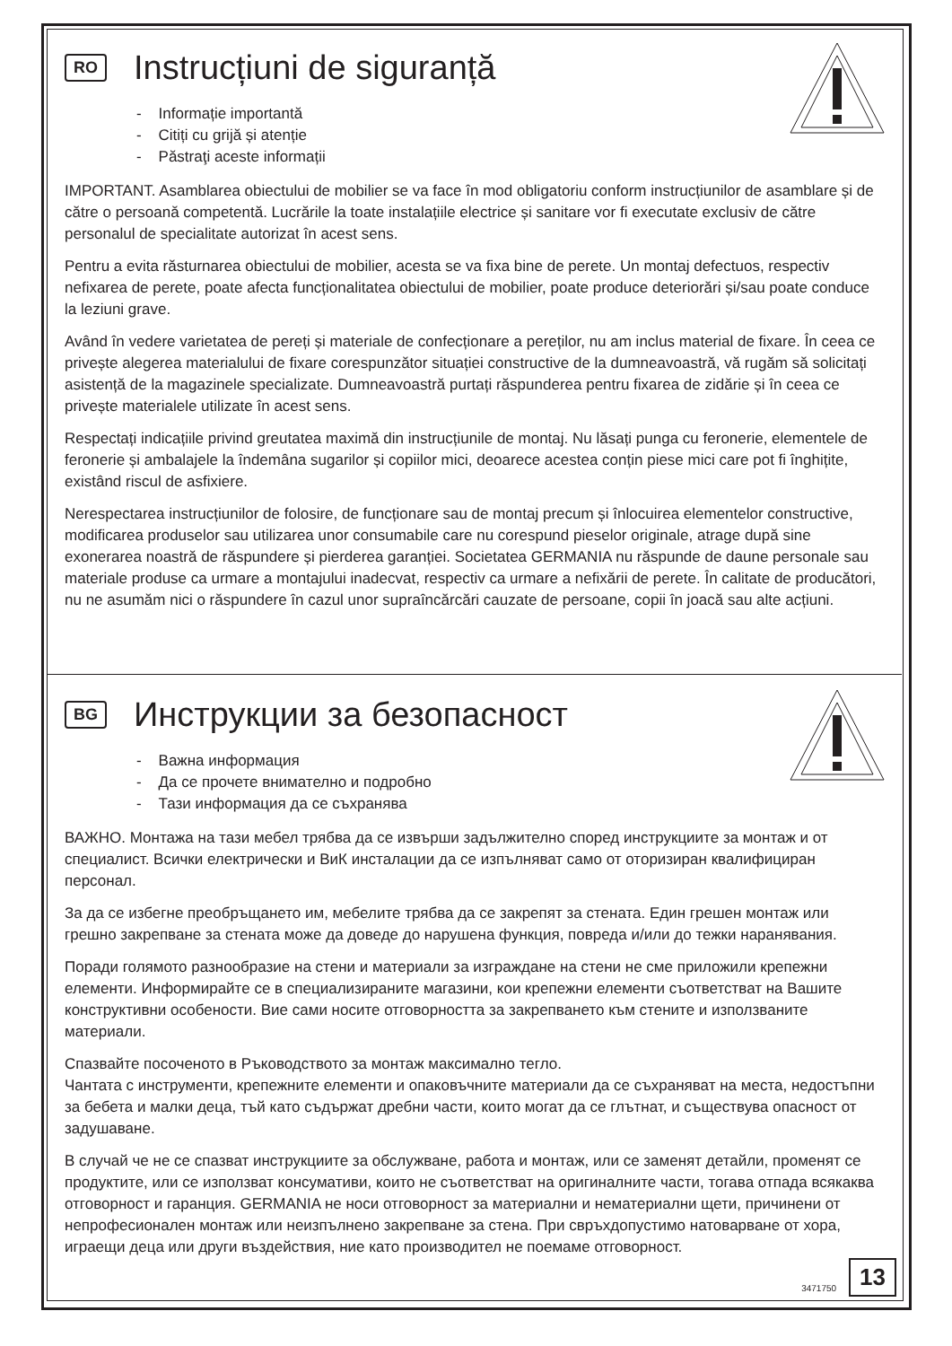RO Instrucțiuni de siguranță
- Informație importantă
- Citiți cu grijă și atenție
- Păstraţi aceste informații
IMPORTANT. Asamblarea obiectului de mobilier se va face în mod obligatoriu conform instrucțiunilor de asamblare și de către o persoană competentă. Lucrările la toate instalațiile electrice și sanitare vor fi executate exclusiv de către personalul de specialitate autorizat în acest sens.
Pentru a evita răsturnarea obiectului de mobilier, acesta se va fixa bine de perete. Un montaj defectuos, respectiv nefixarea de perete, poate afecta funcționalitatea obiectului de mobilier, poate produce deteriorări și/sau poate conduce la leziuni grave.
Având în vedere varietatea de pereți și materiale de confecționare a pereților, nu am inclus material de fixare. În ceea ce privește alegerea materialului de fixare corespunzător situației constructive de la dumneavoastră, vă rugăm să solicitați asistență de la magazinele specializate. Dumneavoastră purtați răspunderea pentru fixarea de zidărie și în ceea ce privește materialele utilizate în acest sens.
Respectați indicațiile privind greutatea maximă din instrucțiunile de montaj. Nu lăsați punga cu feronerie, elementele de feronerie și ambalajele la îndemâna sugarilor și copiilor mici, deoarece acestea conțin piese mici care pot fi înghițite, existând riscul de asfixiere.
Nerespectarea instrucțiunilor de folosire, de funcționare sau de montaj precum și înlocuirea elementelor constructive, modificarea produselor sau utilizarea unor consumabile care nu corespund pieselor originale, atrage după sine exonerarea noastră de răspundere și pierderea garanției. Societatea GERMANIA nu răspunde de daune personale sau materiale produse ca urmare a montajului inadecvat, respectiv ca urmare a nefixării de perete. În calitate de producători, nu ne asumăm nici o răspundere în cazul unor supraîncărcări cauzate de persoane, copii în joacă sau alte acțiuni.
BG Инструкции за безопасност
- Важна информация
- Да се прочете внимателно и подробно
- Тази информация да се съхранява
ВАЖНО. Монтажа на тази мебел трябва да се извърши задължително според инструкциите за монтаж и от специалист. Всички електрически и ВиК инсталации да се изпълняват само от оторизиран квалифициран персонал.
За да се избегне преобръщането им, мебелите трябва да се закрепят за стената. Един грешен монтаж или грешно закрепване за стената може да доведе до нарушена функция, повреда и/или до тежки наранявания.
Поради голямото разнообразие на стени и материали за изграждане на стени не сме приложили крепежни елементи. Информирайте се в специализираните магазини, кои крепежни елементи съответстват на Вашите конструктивни особености. Вие сами носите отговорността за закрепването към стените и използваните материали.
Спазвайте посоченото в Ръководството за монтаж максимално тегло.
Чантата с инструменти, крепежните елементи и опаковъчните материали да се съхраняват на места, недостъпни за бебета и малки деца, тъй като съдържат дребни части, които могат да се глътнат, и съществува опасност от задушаване.
В случай че не се спазват инструкциите за обслужване, работа и монтаж, или се заменят детайли, променят се продуктите, или се използват консумативи, които не съответстват на оригиналните части, тогава отпада всякаква отговорност и гаранция. GERMANIA не носи отговорност за материални и нематериални щети, причинени от непрофесионален монтаж или неизпълнено закрепване за стена. При свръхдопустимо натоварване от хора, играещи деца или други въздействия, ние като производител не поемаме отговорност.
3471750 13